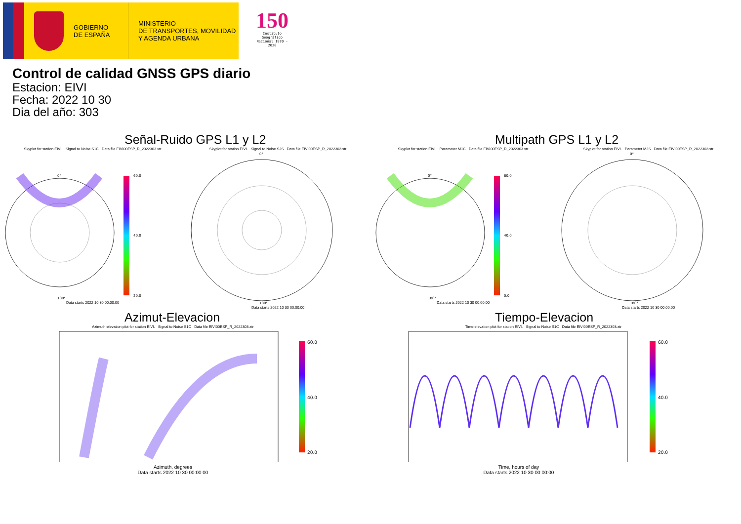GOBIERNO
DE ESPAÑA
MINISTERIO
DE TRANSPORTES, MOVILIDAD
Y AGENDA URBANA
150
Instituto Geográfico
Nacional 1870 - 2020
Control de calidad GNSS GPS diario
Estacion: EIVI
Fecha: 2022 10 30
Dia del año: 303
Señal-Ruido GPS L1 y L2
Skyplot for station EIVI. Signal to Noise S1C Data file EIVI00ESP_R_2022303.xtr
0°
60.0
40.0
20.0
180°
Data starts 2022 10 30 00:00:00
Skyplot for station EIVI. Signal to Noise S2S Data file EIVI00ESP_R_2022303.xtr
0°
180°
Data starts 2022 10 30 00:00:00
Multipath GPS L1 y L2
Skyplot for station EIVI. Parameter M1C Data file EIVI00ESP_R_2022303.xtr
0°
80.0
40.0
0.0
180°
Data starts 2022 10 30 00:00:00
Skyplot for station EIVI. Parameter M2S Data file EIVI00ESP_R_2022303.xtr
0°
180°
Data starts 2022 10 30 00:00:00
Azimut-Elevacion
Azimuth-elevation plot for station EIVI. Signal to Noise S1C Data file EIVI00ESP_R_2022303.xtr
60.0
40.0
20.0
Azimuth, degrees
Data starts 2022 10 30 00:00:00
Tiempo-Elevacion
Time-elevation plot for station EIVI. Signal to Noise S1C Data file EIVI00ESP_R_2022303.xtr
60.0
40.0
20.0
Time, hours of day
Data starts 2022 10 30 00:00:00